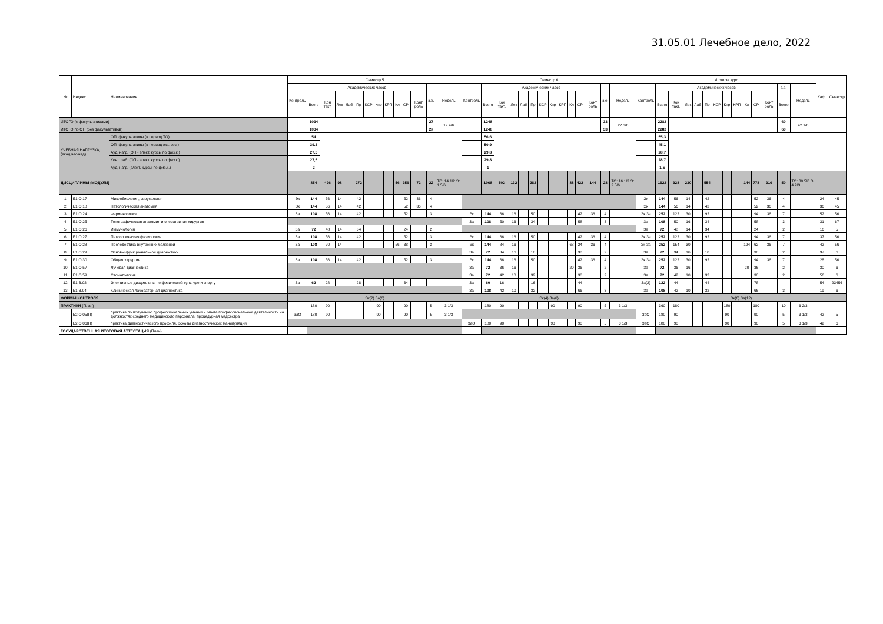31.05.01 Лечебное дело, 2022
| № | Индекс | Наименование | Семестр 5 | | | | | | | | | | | | | | Семестр 6 | | | | | | | | | | | | | | Итого за курс | | | | | | | | | | | | | | Каф. | Семестр |
| --- | --- | --- | --- | --- | --- | --- | --- | --- | --- | --- | --- | --- | --- | --- | --- | --- | --- | --- | --- | --- | --- | --- | --- | --- | --- | --- | --- | --- | --- | --- | --- | --- | --- | --- | --- | --- | --- | --- | --- | --- | --- | --- | --- | --- | --- | --- |
| | | | Контроль | Академических часов | | | | | | | | | | | з.е. | Недель | Контроль | Академических часов | | | | | | | | | | | з.е. | Недель | Контроль | Академических часов | | | | | | | | | | | з.е. | Недель | | |
| | | | | Всего | Кон такт. | Лек | Лаб | Пр | КСР | Кпр | КРП | Кл | СР | Конт роль | | | | Всего | Кон такт. | Лек | Лаб | Пр | КСР | Кпр | КРП | Кл | СР | Конт роль | | | | Всего | Кон такт. | Лек | Лаб | Пр | КСР | Кпр | КРП | Кл | СР | Конт роль | Всего | | | |
| ИТОГО (с факультативами) | | | | 1034 | | | | | | | | | | | 27 | 19 4/6 | | 1248 | | | | | | | | | | | 33 | 22 3/6 | | 2282 | | | | | | | | | | | 60 | 42 1/6 | | |
| ИТОГО по ОП (без факультативов) | | | | 1034 | | | | | | | | | | | 27 | | | 1248 | | | | | | | | | | | 33 | | | 2282 | | | | | | | | | | | 60 | | | |
| УЧЕБНАЯ НАГРУЗКА, (акад.час/нед) | | ОП, факультативы (в период ТО) | | 54 | | | | | | | | | | | | | | 56,6 | | | | | | | | | | | | | | 55,3 | | | | | | | | | | | | | | |
| | | ОП, факультативы (в период экз. сес.) | | 39,3 | | | | | | | | | | | | | | 50,9 | | | | | | | | | | | | | | 45,1 | | | | | | | | | | | | | | |
| | | Ауд. нагр. (ОП - элект. курсы по физ.к.) | | 27,5 | | | | | | | | | | | | | | 29,8 | | | | | | | | | | | | | | 28,7 | | | | | | | | | | | | | | |
| | | Конт. раб. (ОП - элект. курсы по физ.к.) | | 27,5 | | | | | | | | | | | | | | 29,8 | | | | | | | | | | | | | | 28,7 | | | | | | | | | | | | | | |
| | | Ауд. нагр. (элект. курсы по физ.к.) | | 2 | | | | | | | | | | | | | | 1 | | | | | | | | | | | | | | 1,5 | | | | | | | | | | | | | | |
| ДИСЦИПЛИНЫ (МОДУЛИ) | | | | 854 | 426 | 98 | | 272 | | | | 56 | 356 | 72 | 22 | ТО: 14 1/2 Э: 1 5/6 | | 1068 | 502 | 132 | | 282 | | | | 88 | 422 | 144 | 28 | ТО: 16 1/3 Э: 2 5/6 | | 1922 | 928 | 230 | | 554 | | | | 144 | 778 | 216 | 50 | ТО: 30 5/6 Э: 4 2/3 | | |
| 1 | Б1.О.17 | Микробиология, вирусология | Эк | 144 | 56 | 14 | | 42 | | | | | 52 | 36 | 4 | | | | | | | | | | | | | | | | Эк | 144 | 56 | 14 | | 42 | | | | | 52 | 36 | 4 | | 24 | 45 |
| 2 | Б1.О.18 | Патологическая анатомия | Эк | 144 | 56 | 14 | | 42 | | | | | 52 | 36 | 4 | | | | | | | | | | | | | | | | Эк | 144 | 56 | 14 | | 42 | | | | | 52 | 36 | 4 | | 36 | 45 |
| 3 | Б1.О.24 | Фармакология | За | 108 | 56 | 14 | | 42 | | | | | 52 | | 3 | | Эк | 144 | 66 | 16 | | 50 | | | | | 42 | 36 | 4 | | Эк За | 252 | 122 | 30 | | 92 | | | | | 94 | 36 | 7 | | 52 | 56 |
| 4 | Б1.О.25 | Топографическая анатомия и оперативная хирургия | | | | | | | | | | | | | | | За | 108 | 50 | 16 | | 34 | | | | | 58 | | 3 | | За | 108 | 50 | 16 | | 34 | | | | | 58 | | 3 | | 31 | 67 |
| 5 | Б1.О.26 | Иммунология | За | 72 | 48 | 14 | | 34 | | | | | 24 | | 2 | | | | | | | | | | | | | | | | За | 72 | 48 | 14 | | 34 | | | | | 24 | | 2 | | 16 | 5 |
| 6 | Б1.О.27 | Патологическая физиология | За | 108 | 56 | 14 | | 42 | | | | | 52 | | 3 | | Эк | 144 | 66 | 16 | | 50 | | | | | 42 | 36 | 4 | | Эк За | 252 | 122 | 30 | | 92 | | | | | 94 | 36 | 7 | | 37 | 56 |
| 7 | Б1.О.28 | Пропедевтика внутренних болезней | За | 108 | 70 | 14 | | | | | | 56 | 38 | | 3 | | Эк | 144 | 84 | 16 | | | | | | 68 | 24 | 36 | 4 | | Эк За | 252 | 154 | 30 | | | | | | 124 | 62 | 36 | 7 | | 42 | 56 |
| 8 | Б1.О.29 | Основы функциональной диагностики | | | | | | | | | | | | | | | За | 72 | 34 | 16 | | 18 | | | | | 38 | | 2 | | За | 72 | 34 | 16 | | 18 | | | | | 38 | | 2 | | 37 | 6 |
| 9 | Б1.О.30 | Общая хирургия | За | 108 | 56 | 14 | | 42 | | | | | 52 | | 3 | | Эк | 144 | 66 | 16 | | 50 | | | | | 42 | 36 | 4 | | Эк За | 252 | 122 | 30 | | 92 | | | | | 94 | 36 | 7 | | 28 | 56 |
| 10 | Б1.О.57 | Лучевая диагностика | | | | | | | | | | | | | | | За | 72 | 36 | 16 | | | | | | 20 | 36 | | 2 | | За | 72 | 36 | 16 | | | | | | 20 | 36 | | 2 | | 30 | 6 |
| 11 | Б1.О.59 | Стоматология | | | | | | | | | | | | | | | За | 72 | 42 | 10 | | 32 | | | | | 30 | | 2 | | За | 72 | 42 | 10 | | 32 | | | | | 30 | | 2 | | 56 | 6 |
| 12 | Б1.В.02 | Элективные дисциплины по физической культуре и спорту | За | 62 | 28 | | | 28 | | | | | 34 | | | | За | 60 | 16 | | | 16 | | | | | 44 | | | | За(2) | 122 | 44 | | | 44 | | | | | 78 | | | | 54 | 23456 |
| 13 | Б1.В.04 | Клиническая лабораторная диагностика | | | | | | | | | | | | | | | За | 108 | 42 | 10 | | 32 | | | | | 66 | | 3 | | За | 108 | 42 | 10 | | 32 | | | | | 66 | | 3 | | 19 | 6 |
| ФОРМЫ КОНТРОЛЯ | | | Эк(2) За(6) | | | | | | | | | | | | | | Эк(4) За(6) | | | | | | | | | | | | | | Эк(6) За(12) | | | | | | | | | | | | | | | |
| ПРАКТИКИ (План) | | | | 180 | 90 | | | | | 90 | | | 90 | | 5 | 3 1/3 | | 180 | 90 | | | | | 90 | | | 90 | | 5 | 3 1/3 | | 360 | 180 | | | | | 180 | | | 180 | | 10 | 6 2/3 | | |
| | Б2.О.05(П) | практика по получению профессиональных умений и опыта профессиональной деятельности на должностях среднего медицинского персонала, процедурная медсестра | ЗаО | 180 | 90 | | | | | 90 | | | 90 | | 5 | 3 1/3 | | | | | | | | | | | | | | | ЗаО | 180 | 90 | | | | | 90 | | | 90 | | 5 | 3 1/3 | 42 | 5 |
| | Б2.О.06(П) | практика диагностического профиля, основы диагностических манипуляций | | | | | | | | | | | | | | | ЗаО | 180 | 90 | | | | | 90 | | | 90 | | 5 | 3 1/3 | ЗаО | 180 | 90 | | | | | 90 | | | 90 | | 5 | 3 1/3 | 42 | 6 |
| ГОСУДАРСТВЕННАЯ ИТОГОВАЯ АТТЕСТАЦИЯ (План) | | | | | | | | | | | | | | | | | | | | | | | | | | | | | | | | | | | | | | | | | | | | | | |